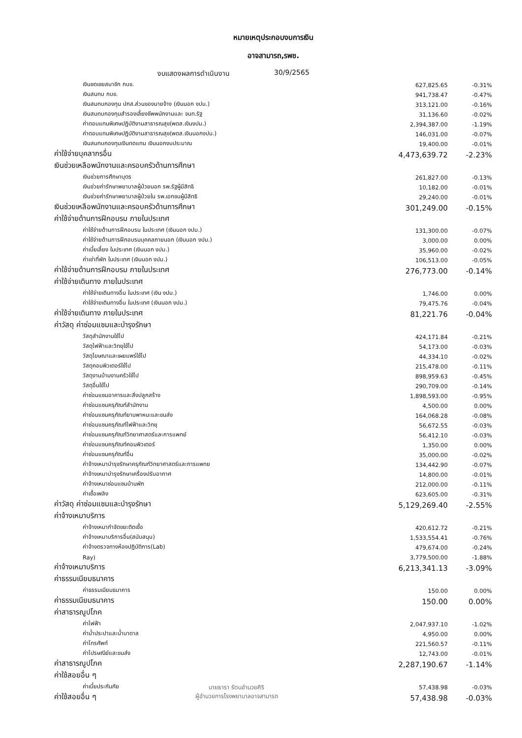หมายเหตุประกอบงบการเงิน
อาจสามารถ,รพช.
งบแสดงผลการดำเนินงาน 30/9/2565
| เงินชดเชยสมาชิก กบข. | 627,825.65 | -0.31% |
| เงินสมทบ กบข. | 941,738.47 | -0.47% |
| เงินสมทบกองทุน ปกส.ส่วนของนายจ้าง (เงินนอก งปม.) | 313,121.00 | -0.16% |
| เงินสมทบกองทุนสำรองเลี้ยงชีพพนักงานและ จนท.รัฐ | 31,136.60 | -0.02% |
| ค่าตอบแทนพิเศษปฏิบัติงานสาธารณสุข(พตส.เงินงปม.) | 2,394,387.00 | -1.19% |
| ค่าตอบแทนพิเศษปฏิบัติงานสาธารณสุข(พตส.เงินนอกงปม.) | 146,031.00 | -0.07% |
| เงินสมทบกองทุนเงินทดแทน เงินนอกงบประมาณ | 19,400.00 | -0.01% |
| ค่าใช้จ่ายบุคลากรอื่น | 4,473,639.72 | -2.23% |
| เงินช่วยเหลือพนักงานและครอบครัวด้านการศึกษา | | |
| เงินช่วยการศึกษาบุตร | 261,827.00 | -0.13% |
| เงินช่วยค่ารักษาพยาบาลผู้ป่วยนอก รพ.รัฐผู้มีสิทธิ | 10,182.00 | -0.01% |
| เงินช่วยค่ารักษาพยาบาลผู้ป่วยใน รพ.เอกชนผู้มีสิทธิ | 29,240.00 | -0.01% |
| เงินช่วยเหลือพนักงานและครอบครัวด้านการศึกษา | 301,249.00 | -0.15% |
| ค่าใช้จ่ายด้านการฝึกอบรม ภายในประเทศ | | |
| ค่าใช้จ่ายด้านการฝึกอบรม ในประเทศ (เงินนอก งปม.) | 131,300.00 | -0.07% |
| ค่าใช้จ่ายด้านการฝึกอบรมบุคคลภายนอก (เงินนอก งปม.) | 3,000.00 | 0.00% |
| ค่าเบี้ยเลี้ยง ในประเทศ (เงินนอก งปม.) | 35,960.00 | -0.02% |
| ค่าเช่าที่พัก ในประเทศ (เงินนอก งปม.) | 106,513.00 | -0.05% |
| ค่าใช้จ่ายด้านการฝึกอบรม ภายในประเทศ | 276,773.00 | -0.14% |
| ค่าใช้จ่ายเดินทาง ภายในประเทศ | | |
| ค่าใช้จ่ายเดินทางอื่น ในประเทศ (เงิน งปม.) | 1,746.00 | 0.00% |
| ค่าใช้จ่ายเดินทางอื่น ในประเทศ (เงินนอก งปม.) | 79,475.76 | -0.04% |
| ค่าใช้จ่ายเดินทาง ภายในประเทศ | 81,221.76 | -0.04% |
| ค่าวัสดุ ค่าซ่อมแซมและบำรุงรักษา | | |
| วัสดุสำนักงานใช้ไป | 424,171.84 | -0.21% |
| วัสดุไฟฟ้าและวิทยุใช้ไป | 54,173.00 | -0.03% |
| วัสดุโฆษณาและเผยแพร่ใช้ไป | 44,334.10 | -0.02% |
| วัสดุคอมพิวเตอร์ใช้ไป | 215,478.00 | -0.11% |
| วัสดุงานบ้านงานครัวใช้ไป | 898,959.63 | -0.45% |
| วัสดุอื่นใช้ไป | 290,709.00 | -0.14% |
| ค่าซ่อมแซมอาคารและสิ่งปลูกสร้าง | 1,898,593.00 | -0.95% |
| ค่าซ่อมแซมครุภัณฑ์สำนักงาน | 4,500.00 | 0.00% |
| ค่าซ่อมแซมครุภัณฑ์ยานพาหนะและขนส่ง | 164,068.28 | -0.08% |
| ค่าซ่อมแซมครุภัณฑ์ไฟฟ้าและวิทยุ | 56,672.55 | -0.03% |
| ค่าซ่อมแซมครุภัณฑ์วิทยาศาสตร์และการแพทย์ | 56,412.10 | -0.03% |
| ค่าซ่อมแซมครุภัณฑ์คอมพิวเตอร์ | 1,350.00 | 0.00% |
| ค่าซ่อมแซมครุภัณฑ์อื่น | 35,000.00 | -0.02% |
| ค่าจ้างเหมาบำรุงรักษาครุภัณฑ์วิทยาศาสตร์และการแพทย | 134,442.90 | -0.07% |
| ค่าจ้างเหมาบำรุงรักษาเครื่องปรับอากาศ | 14,800.00 | -0.01% |
| ค่าจ้างเหมาซ่อมแซมบ้านพัก | 212,000.00 | -0.11% |
| ค่าเชื้อเพลิง | 623,605.00 | -0.31% |
| ค่าวัสดุ ค่าซ่อมแซมและบำรุงรักษา | 5,129,269.40 | -2.55% |
| ค่าจ้างเหมาบริการ | | |
| ค่าจ้างเหมากำจัดขยะติดเชื้อ | 420,612.72 | -0.21% |
| ค่าจ้างเหมาบริการอื่น(สนับสนุน) | 1,533,554.41 | -0.76% |
| ค่าจ้างตรวจทางห้องปฏิบัติการ(Lab) | 479,674.00 | -0.24% |
| Ray) | 3,779,500.00 | -1.88% |
| ค่าจ้างเหมาบริการ | 6,213,341.13 | -3.09% |
| ค่าธรรมเนียมธนาคาร | | |
| ค่าธรรมเนียมธนาคาร | 150.00 | 0.00% |
| ค่าธรรมเนียมธนาคาร | 150.00 | 0.00% |
| ค่าสาธารณูปโภค | | |
| ค่าไฟฟ้า | 2,047,937.10 | -1.02% |
| ค่าน้ำประปาและน้ำบาดาล | 4,950.00 | 0.00% |
| ค่าโทรศัพท์ | 221,560.57 | -0.11% |
| ค่าไปรษณีย์และขนส่ง | 12,743.00 | -0.01% |
| ค่าสาธารณูปโภค | 2,287,190.67 | -1.14% |
| ค่าใช้สอยอื่น ๆ | | |
| ค่าเบี้ยประกันภัย | 57,438.98 | -0.03% |
| ค่าใช้สอยอื่น ๆ | 57,438.98 | -0.03% |
นายธารา รัตนอำนวยศิริ
ผู้อำนวยการโรงพยาบาลอาจสามารถ